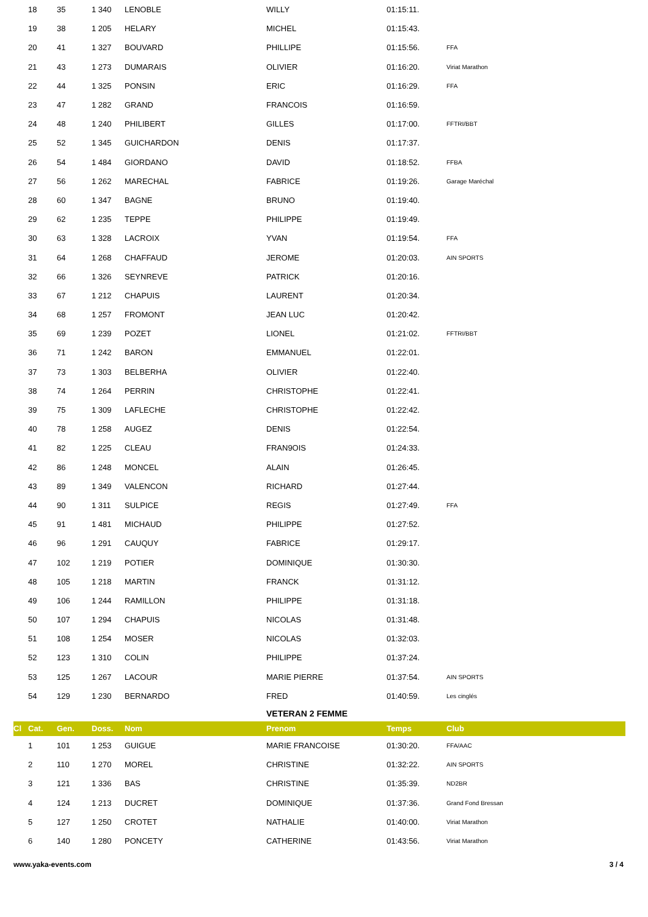| | 18 | 35 | 1 340 | LENOBLE | WILLY | 01:15:11. | |
| | 19 | 38 | 1 205 | HELARY | MICHEL | 01:15:43. | |
| | 20 | 41 | 1 327 | BOUVARD | PHILLIPE | 01:15:56. | FFA |
| | 21 | 43 | 1 273 | DUMARAIS | OLIVIER | 01:16:20. | Viriat Marathon |
| | 22 | 44 | 1 325 | PONSIN | ERIC | 01:16:29. | FFA |
| | 23 | 47 | 1 282 | GRAND | FRANCOIS | 01:16:59. | |
| | 24 | 48 | 1 240 | PHILIBERT | GILLES | 01:17:00. | FFTRI/BBT |
| | 25 | 52 | 1 345 | GUICHARDON | DENIS | 01:17:37. | |
| | 26 | 54 | 1 484 | GIORDANO | DAVID | 01:18:52. | FFBA |
| | 27 | 56 | 1 262 | MARECHAL | FABRICE | 01:19:26. | Garage Maréchal |
| | 28 | 60 | 1 347 | BAGNE | BRUNO | 01:19:40. | |
| | 29 | 62 | 1 235 | TEPPE | PHILIPPE | 01:19:49. | |
| | 30 | 63 | 1 328 | LACROIX | YVAN | 01:19:54. | FFA |
| | 31 | 64 | 1 268 | CHAFFAUD | JEROME | 01:20:03. | AIN SPORTS |
| | 32 | 66 | 1 326 | SEYNREVE | PATRICK | 01:20:16. | |
| | 33 | 67 | 1 212 | CHAPUIS | LAURENT | 01:20:34. | |
| | 34 | 68 | 1 257 | FROMONT | JEAN LUC | 01:20:42. | |
| | 35 | 69 | 1 239 | POZET | LIONEL | 01:21:02. | FFTRI/BBT |
| | 36 | 71 | 1 242 | BARON | EMMANUEL | 01:22:01. | |
| | 37 | 73 | 1 303 | BELBERHA | OLIVIER | 01:22:40. | |
| | 38 | 74 | 1 264 | PERRIN | CHRISTOPHE | 01:22:41. | |
| | 39 | 75 | 1 309 | LAFLECHE | CHRISTOPHE | 01:22:42. | |
| | 40 | 78 | 1 258 | AUGEZ | DENIS | 01:22:54. | |
| | 41 | 82 | 1 225 | CLEAU | FRAN9OIS | 01:24:33. | |
| | 42 | 86 | 1 248 | MONCEL | ALAIN | 01:26:45. | |
| | 43 | 89 | 1 349 | VALENCON | RICHARD | 01:27:44. | |
| | 44 | 90 | 1 311 | SULPICE | REGIS | 01:27:49. | FFA |
| | 45 | 91 | 1 481 | MICHAUD | PHILIPPE | 01:27:52. | |
| | 46 | 96 | 1 291 | CAUQUY | FABRICE | 01:29:17. | |
| | 47 | 102 | 1 219 | POTIER | DOMINIQUE | 01:30:30. | |
| | 48 | 105 | 1 218 | MARTIN | FRANCK | 01:31:12. | |
| | 49 | 106 | 1 244 | RAMILLON | PHILIPPE | 01:31:18. | |
| | 50 | 107 | 1 294 | CHAPUIS | NICOLAS | 01:31:48. | |
| | 51 | 108 | 1 254 | MOSER | NICOLAS | 01:32:03. | |
| | 52 | 123 | 1 310 | COLIN | PHILIPPE | 01:37:24. | |
| | 53 | 125 | 1 267 | LACOUR | MARIE PIERRE | 01:37:54. | AIN SPORTS |
| | 54 | 129 | 1 230 | BERNARDO | FRED | 01:40:59. | Les cinglés |
| | | | | | VETERAN 2 FEMME | | |
| Cl | Cat. | Gen. | Doss. | Nom | Prenom | Temps | Club |
| | 1 | 101 | 1 253 | GUIGUE | MARIE FRANCOISE | 01:30:20. | FFA/AAC |
| | 2 | 110 | 1 270 | MOREL | CHRISTINE | 01:32:22. | AIN SPORTS |
| | 3 | 121 | 1 336 | BAS | CHRISTINE | 01:35:39. | ND2BR |
| | 4 | 124 | 1 213 | DUCRET | DOMINIQUE | 01:37:36. | Grand Fond Bressan |
| | 5 | 127 | 1 250 | CROTET | NATHALIE | 01:40:00. | Viriat Marathon |
| | 6 | 140 | 1 280 | PONCETY | CATHERINE | 01:43:56. | Viriat Marathon |
www.yaka-events.com 3 / 4